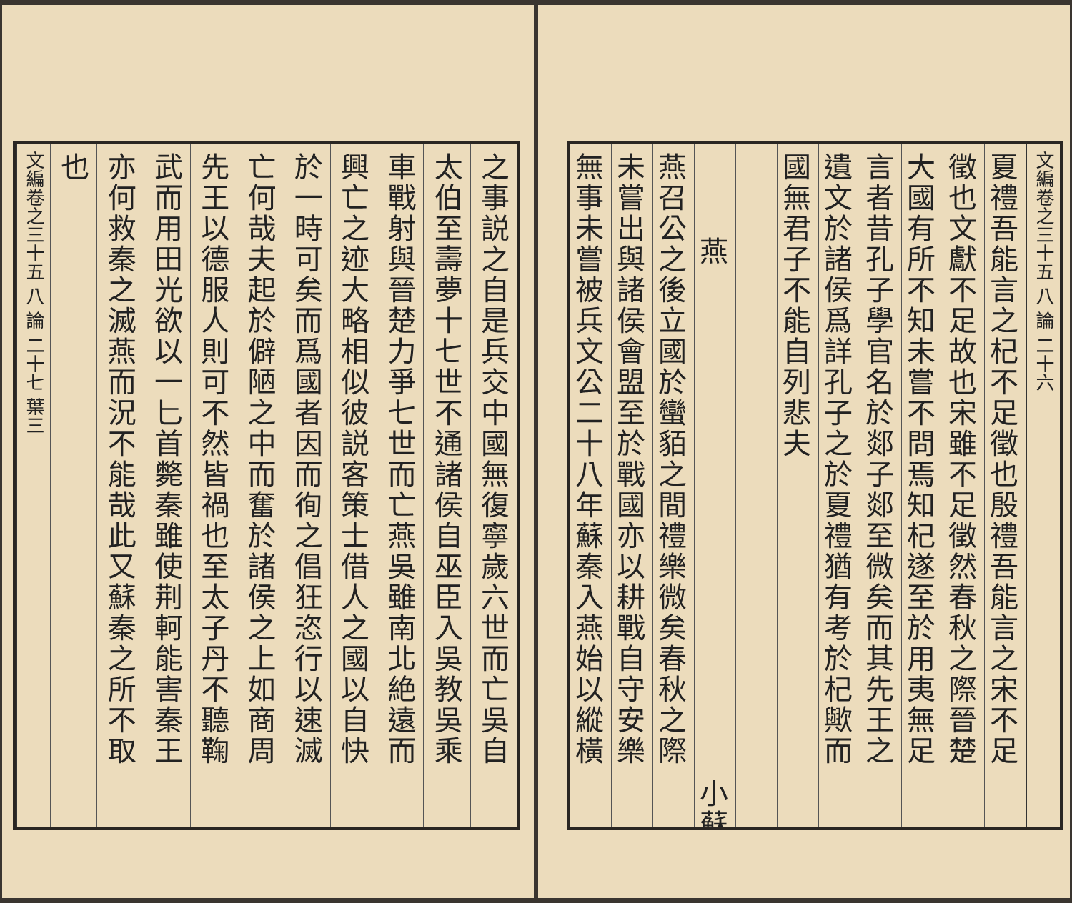文編卷之三十五 八 論 二十六
夏禮吾能言之杞不足徵也殷禮吾能言之宋不足
徵也文獻不足故也宋雖不足徵然春秋之際晉楚
大國有所不知未嘗不問焉知杞遂至於用夷無足
言者昔孔子學官名於郯子郯至微矣而其先王之
遺文於諸侯爲詳孔子之於夏禮猶有考於杞歟而
國無君子不能自列悲夫
燕 小蘇
燕召公之後立國於蠻貊之間禮樂微矣春秋之際
未嘗出與諸侯會盟至於戰國亦以耕戰自守安樂
無事未嘗被兵文公二十八年蘇秦入燕始以縱橫
之事説之自是兵交中國無復寧歲六世而亡吳自
太伯至壽夢十七世不通諸侯自巫臣入吳教吳乘
車戰射與晉楚力爭七世而亡燕吳雖南北絶遠而
興亡之迹大略相似彼説客策士借人之國以自快
於一時可矣而爲國者因而徇之倡狂恣行以速滅
亡何哉夫起於僻陋之中而奮於諸侯之上如商周
先王以德服人則可不然皆禍也至太子丹不聽鞠
武而用田光欲以一匕首斃秦雖使荆軻能害秦王
亦何救秦之滅燕而況不能哉此又蘇秦之所不取
也
文編卷之三十五 八 論 二十七 葉三